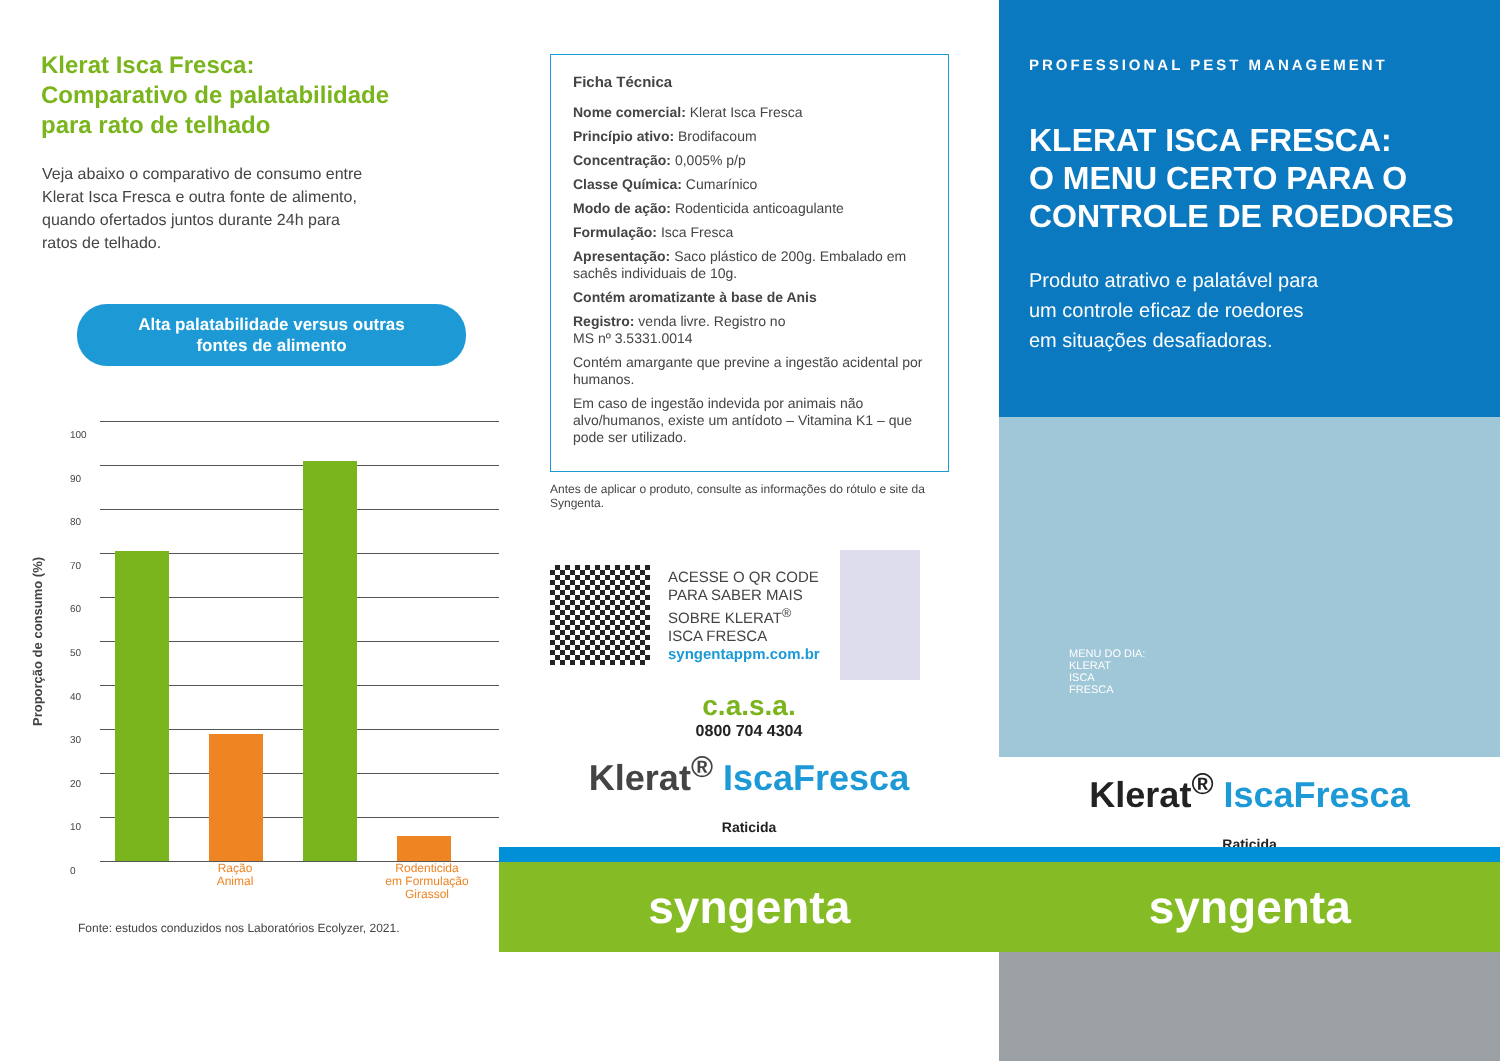Klerat Isca Fresca:
Comparativo de palatabilidade
para rato de telhado
Veja abaixo o comparativo de consumo entre
Klerat Isca Fresca e outra fonte de alimento,
quando ofertados juntos durante 24h para
ratos de telhado.
Alta palatabilidade versus outras
fontes de alimento
Proporção de consumo (%)
100
90
80
70
60
50
40
30
20
10
0
Ração
Animal
Rodenticida
em Formulação
Girassol
Fonte: estudos conduzidos nos Laboratórios Ecolyzer, 2021.
Ficha Técnica
Nome comercial: Klerat Isca Fresca
Princípio ativo: Brodifacoum
Concentração: 0,005% p/p
Classe Química: Cumarínico
Modo de ação: Rodenticida anticoagulante
Formulação: Isca Fresca
Apresentação: Saco plástico de 200g. Embalado em sachês individuais de 10g.
Contém aromatizante à base de Anis
Registro: venda livre. Registro no
MS nº 3.5331.0014
Contém amargante que previne a ingestão acidental por humanos.
Em caso de ingestão indevida por animais não alvo/humanos, existe um antídoto – Vitamina K1 – que pode ser utilizado.
Antes de aplicar o produto, consulte as informações do rótulo e site da Syngenta.
ACESSE O QR CODE
PARA SABER MAIS
SOBRE KLERAT<sup>®</sup>
ISCA FRESCA
syngentappm.com.br
c.a.s.a.
0800 704 4304
Klerat<sup>®</sup> IscaFresca
Raticida
PROFESSIONAL PEST MANAGEMENT
KLERAT ISCA FRESCA:
O MENU CERTO PARA O
CONTROLE DE ROEDORES
Produto atrativo e palatável para
um controle eficaz de roedores
em situações desafiadoras.
MENU DO DIA:
KLERAT
ISCA
FRESCA
Klerat<sup>®</sup> IscaFresca
Raticida
syngenta syngenta